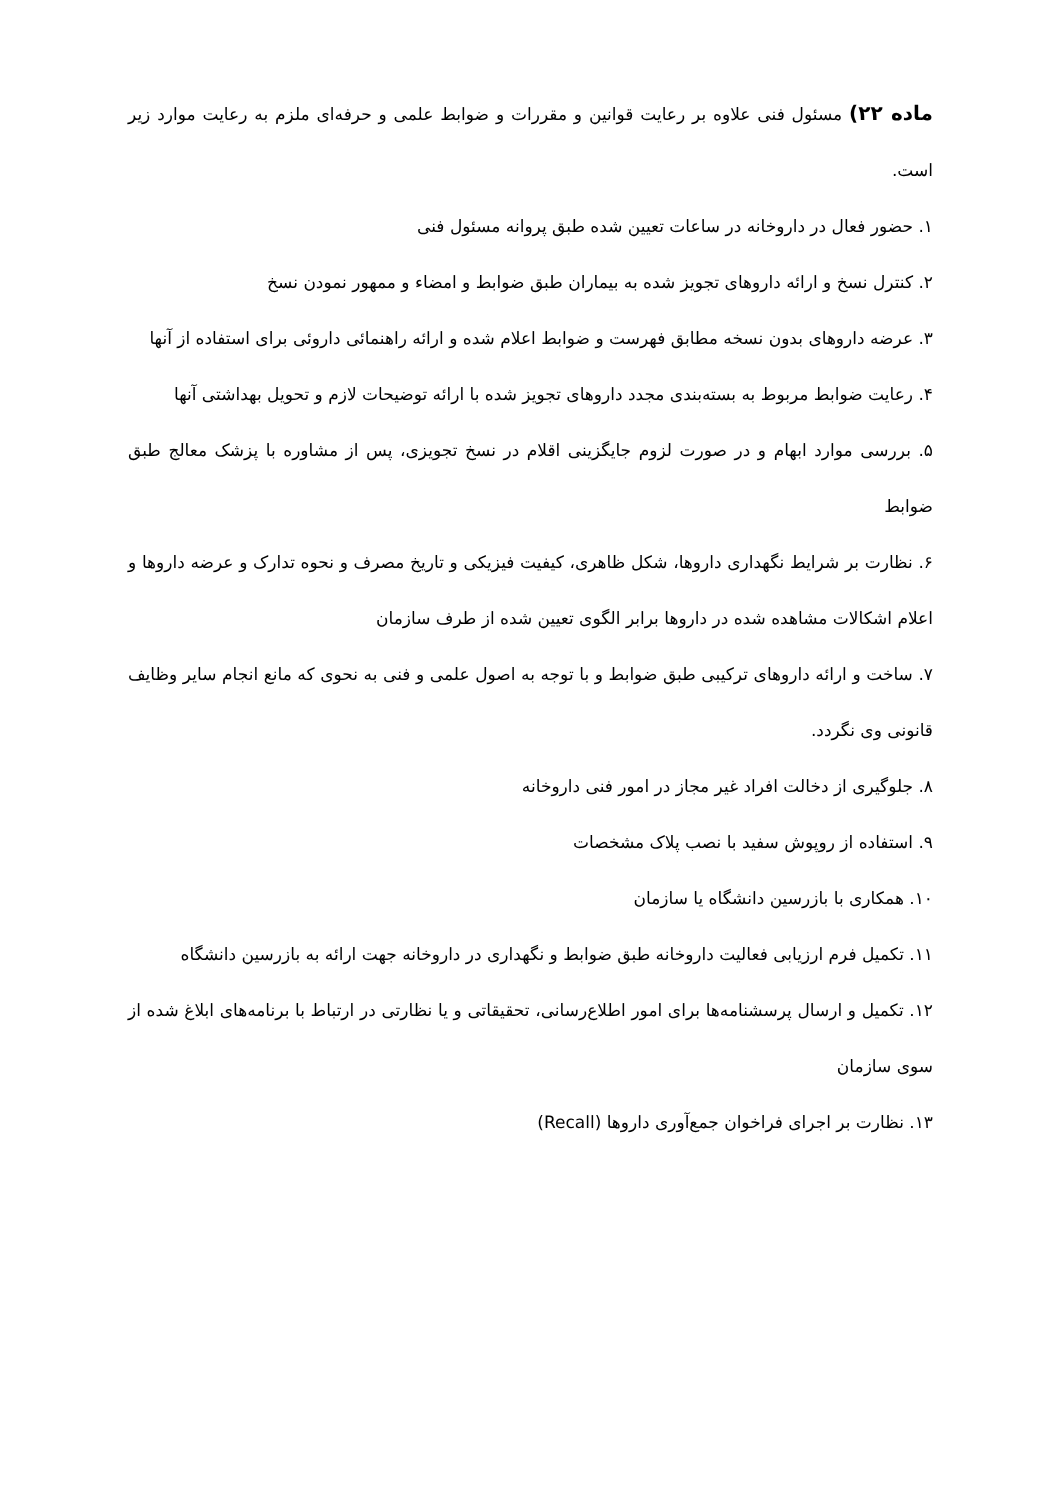ماده ۲۲) مسئول فنی علاوه بر رعایت قوانین و مقررات و ضوابط علمی و حرفه‌ای ملزم به رعایت موارد زیر است.
۱. حضور فعال در داروخانه در ساعات تعیین شده طبق پروانه مسئول فنی
۲. کنترل نسخ و ارائه داروهای تجویز شده به بیماران طبق ضوابط و امضاء و ممهور نمودن نسخ
۳. عرضه داروهای بدون نسخه مطابق فهرست و ضوابط اعلام شده و ارائه راهنمائی داروئی برای استفاده از آنها
۴. رعایت ضوابط مربوط به بسته‌بندی مجدد داروهای تجویز شده با ارائه توضیحات لازم و تحویل بهداشتی آنها
۵. بررسی موارد ابهام و در صورت لزوم جایگزینی اقلام در نسخ تجویزی، پس از مشاوره با پزشک معالج طبق ضوابط
۶. نظارت بر شرایط نگهداری داروها، شکل ظاهری، کیفیت فیزیکی و تاریخ مصرف و نحوه تدارک و عرضه داروها و اعلام اشکالات مشاهده شده در داروها برابر الگوی تعیین شده از طرف سازمان
۷. ساخت و ارائه داروهای ترکیبی طبق ضوابط و با توجه به اصول علمی و فنی به نحوی که مانع انجام سایر وظایف قانونی وی نگردد.
۸. جلوگیری از دخالت افراد غیر مجاز در امور فنی داروخانه
۹. استفاده از روپوش سفید با نصب پلاک مشخصات
۱۰. همکاری با بازرسین دانشگاه یا سازمان
۱۱. تکمیل فرم ارزیابی فعالیت داروخانه طبق ضوابط و نگهداری در داروخانه جهت ارائه به بازرسین دانشگاه
۱۲. تکمیل و ارسال پرسشنامه‌ها برای امور اطلاع‌رسانی، تحقیقاتی و یا نظارتی در ارتباط با برنامه‌های ابلاغ شده از سوی سازمان
۱۳. نظارت بر اجرای فراخوان جمع‌آوری داروها (Recall)